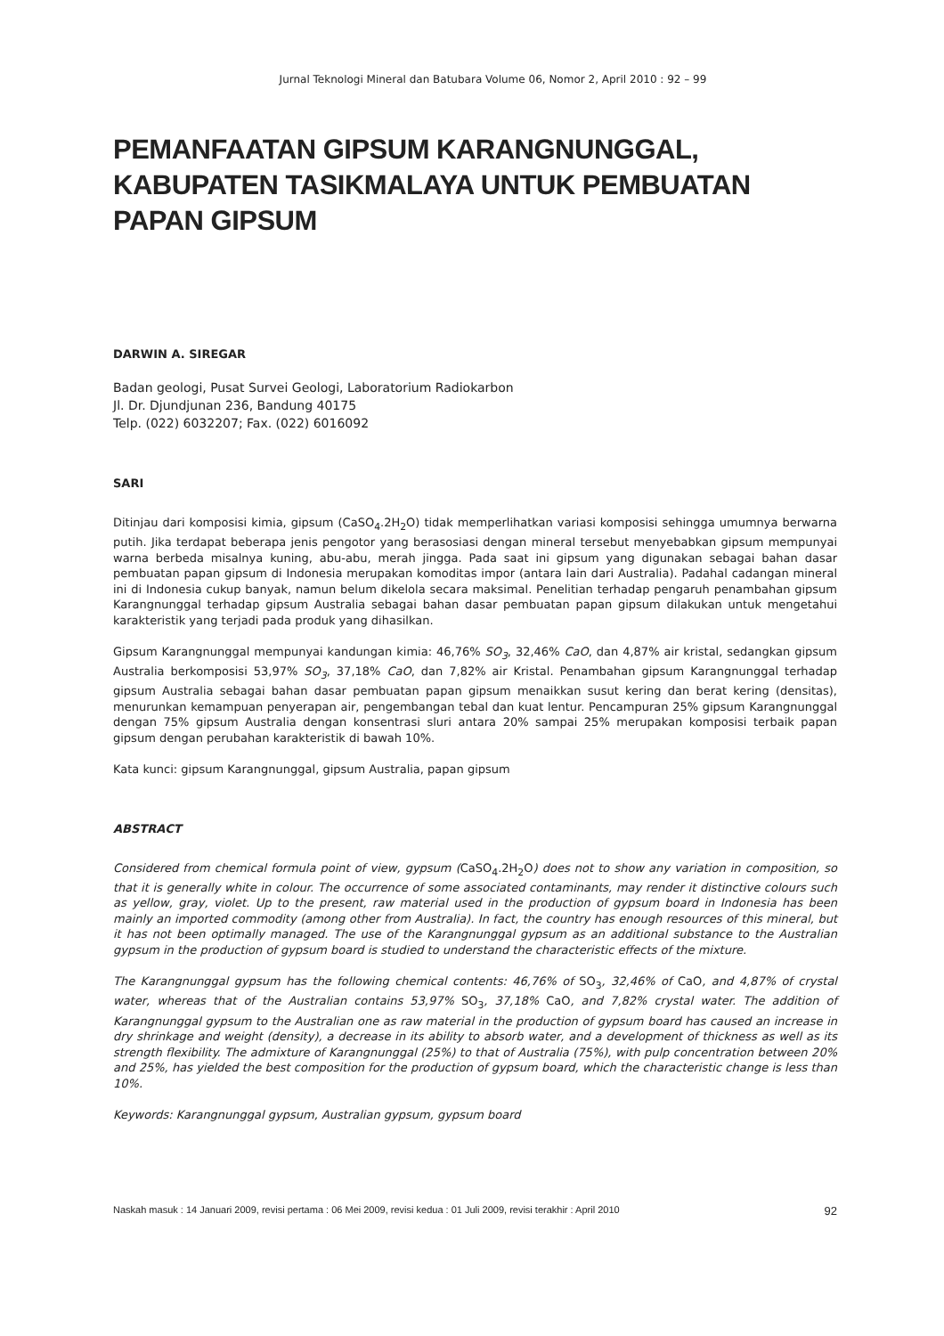Jurnal Teknologi Mineral dan Batubara Volume 06, Nomor 2, April 2010 : 92 – 99
PEMANFAATAN GIPSUM KARANGNUNGGAL, KABUPATEN TASIKMALAYA UNTUK PEMBUATAN PAPAN GIPSUM
DARWIN A. SIREGAR
Badan geologi, Pusat Survei Geologi, Laboratorium Radiokarbon
Jl. Dr. Djundjunan 236, Bandung 40175
Telp. (022) 6032207; Fax. (022) 6016092
SARI
Ditinjau dari komposisi kimia, gipsum (CaSO<sub>4</sub>.2H<sub>2</sub>O) tidak memperlihatkan variasi komposisi sehingga umumnya berwarna putih. Jika terdapat beberapa jenis pengotor yang berasosiasi dengan mineral tersebut menyebabkan gipsum mempunyai warna berbeda misalnya kuning, abu-abu, merah jingga. Pada saat ini gipsum yang digunakan sebagai bahan dasar pembuatan papan gipsum di Indonesia merupakan komoditas impor (antara lain dari Australia). Padahal cadangan mineral ini di Indonesia cukup banyak, namun belum dikelola secara maksimal. Penelitian terhadap pengaruh penambahan gipsum Karangnunggal terhadap gipsum Australia sebagai bahan dasar pembuatan papan gipsum dilakukan untuk mengetahui karakteristik yang terjadi pada produk yang dihasilkan.
Gipsum Karangnunggal mempunyai kandungan kimia: 46,76% SO<sub>3</sub>, 32,46% CaO, dan 4,87% air kristal, sedangkan gipsum Australia berkomposisi 53,97% SO<sub>3</sub>, 37,18% CaO, dan 7,82% air Kristal. Penambahan gipsum Karangnunggal terhadap gipsum Australia sebagai bahan dasar pembuatan papan gipsum menaikkan susut kering dan berat kering (densitas), menurunkan kemampuan penyerapan air, pengembangan tebal dan kuat lentur. Pencampuran 25% gipsum Karangnunggal dengan 75% gipsum Australia dengan konsentrasi sluri antara 20% sampai 25% merupakan komposisi terbaik papan gipsum dengan perubahan karakteristik di bawah 10%.
Kata kunci: gipsum Karangnunggal, gipsum Australia, papan gipsum
ABSTRACT
Considered from chemical formula point of view, gypsum (CaSO<sub>4</sub>.2H<sub>2</sub>O) does not to show any variation in composition, so that it is generally white in colour. The occurrence of some associated contaminants, may render it distinctive colours such as yellow, gray, violet. Up to the present, raw material used in the production of gypsum board in Indonesia has been mainly an imported commodity (among other from Australia). In fact, the country has enough resources of this mineral, but it has not been optimally managed. The use of the Karangnunggal gypsum as an additional substance to the Australian gypsum in the production of gypsum board is studied to understand the characteristic effects of the mixture.
The Karangnunggal gypsum has the following chemical contents: 46,76% of SO<sub>3</sub>, 32,46% of CaO, and 4,87% of crystal water, whereas that of the Australian contains 53,97% SO<sub>3</sub>, 37,18% CaO, and 7,82% crystal water. The addition of Karangnunggal gypsum to the Australian one as raw material in the production of gypsum board has caused an increase in dry shrinkage and weight (density), a decrease in its ability to absorb water, and a development of thickness as well as its strength flexibility. The admixture of Karangnunggal (25%) to that of Australia (75%), with pulp concentration between 20% and 25%, has yielded the best composition for the production of gypsum board, which the characteristic change is less than 10%.
Keywords: Karangnunggal gypsum, Australian gypsum, gypsum board
Naskah masuk : 14 Januari 2009, revisi pertama : 06 Mei 2009, revisi kedua : 01 Juli 2009, revisi terakhir : April 2010 92